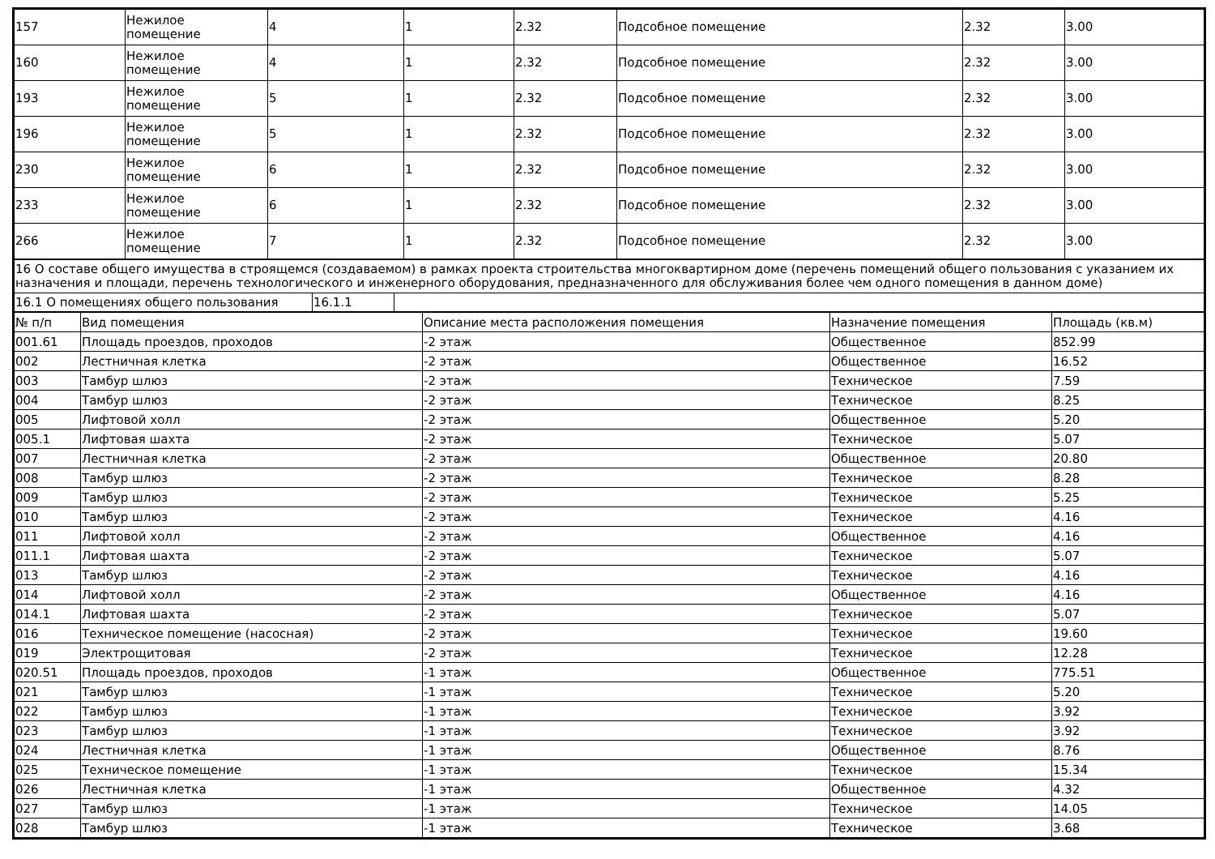| 157 | Нежилое помещение | 4 | 1 | 2.32 | Подсобное помещение | 2.32 | 3.00 |
| 160 | Нежилое помещение | 4 | 1 | 2.32 | Подсобное помещение | 2.32 | 3.00 |
| 193 | Нежилое помещение | 5 | 1 | 2.32 | Подсобное помещение | 2.32 | 3.00 |
| 196 | Нежилое помещение | 5 | 1 | 2.32 | Подсобное помещение | 2.32 | 3.00 |
| 230 | Нежилое помещение | 6 | 1 | 2.32 | Подсобное помещение | 2.32 | 3.00 |
| 233 | Нежилое помещение | 6 | 1 | 2.32 | Подсобное помещение | 2.32 | 3.00 |
| 266 | Нежилое помещение | 7 | 1 | 2.32 | Подсобное помещение | 2.32 | 3.00 |
| 16 О составе общего имущества в строящемся (создаваемом) в рамках проекта строительства многоквартирном доме (перечень помещений общего пользования с указанием их назначения и площади, перечень технологического и инженерного оборудования, предназначенного для обслуживания более чем одного помещения в данном доме) | | |
| 16.1 О помещениях общего пользования | 16.1.1 | |
| № п/п | Вид помещения | Описание места расположения помещения | Назначение помещения | Площадь (кв.м) |
| --- | --- | --- | --- | --- |
| 001.61 | Площадь проездов, проходов | -2 этаж | Общественное | 852.99 |
| 002 | Лестничная клетка | -2 этаж | Общественное | 16.52 |
| 003 | Тамбур шлюз | -2 этаж | Техническое | 7.59 |
| 004 | Тамбур шлюз | -2 этаж | Техническое | 8.25 |
| 005 | Лифтовой холл | -2 этаж | Общественное | 5.20 |
| 005.1 | Лифтовая шахта | -2 этаж | Техническое | 5.07 |
| 007 | Лестничная клетка | -2 этаж | Общественное | 20.80 |
| 008 | Тамбур шлюз | -2 этаж | Техническое | 8.28 |
| 009 | Тамбур шлюз | -2 этаж | Техническое | 5.25 |
| 010 | Тамбур шлюз | -2 этаж | Техническое | 4.16 |
| 011 | Лифтовой холл | -2 этаж | Общественное | 4.16 |
| 011.1 | Лифтовая шахта | -2 этаж | Техническое | 5.07 |
| 013 | Тамбур шлюз | -2 этаж | Техническое | 4.16 |
| 014 | Лифтовой холл | -2 этаж | Общественное | 4.16 |
| 014.1 | Лифтовая шахта | -2 этаж | Техническое | 5.07 |
| 016 | Техническое помещение (насосная) | -2 этаж | Техническое | 19.60 |
| 019 | Электрощитовая | -2 этаж | Техническое | 12.28 |
| 020.51 | Площадь проездов, проходов | -1 этаж | Общественное | 775.51 |
| 021 | Тамбур шлюз | -1 этаж | Техническое | 5.20 |
| 022 | Тамбур шлюз | -1 этаж | Техническое | 3.92 |
| 023 | Тамбур шлюз | -1 этаж | Техническое | 3.92 |
| 024 | Лестничная клетка | -1 этаж | Общественное | 8.76 |
| 025 | Техническое помещение | -1 этаж | Техническое | 15.34 |
| 026 | Лестничная клетка | -1 этаж | Общественное | 4.32 |
| 027 | Тамбур шлюз | -1 этаж | Техническое | 14.05 |
| 028 | Тамбур шлюз | -1 этаж | Техническое | 3.68 |